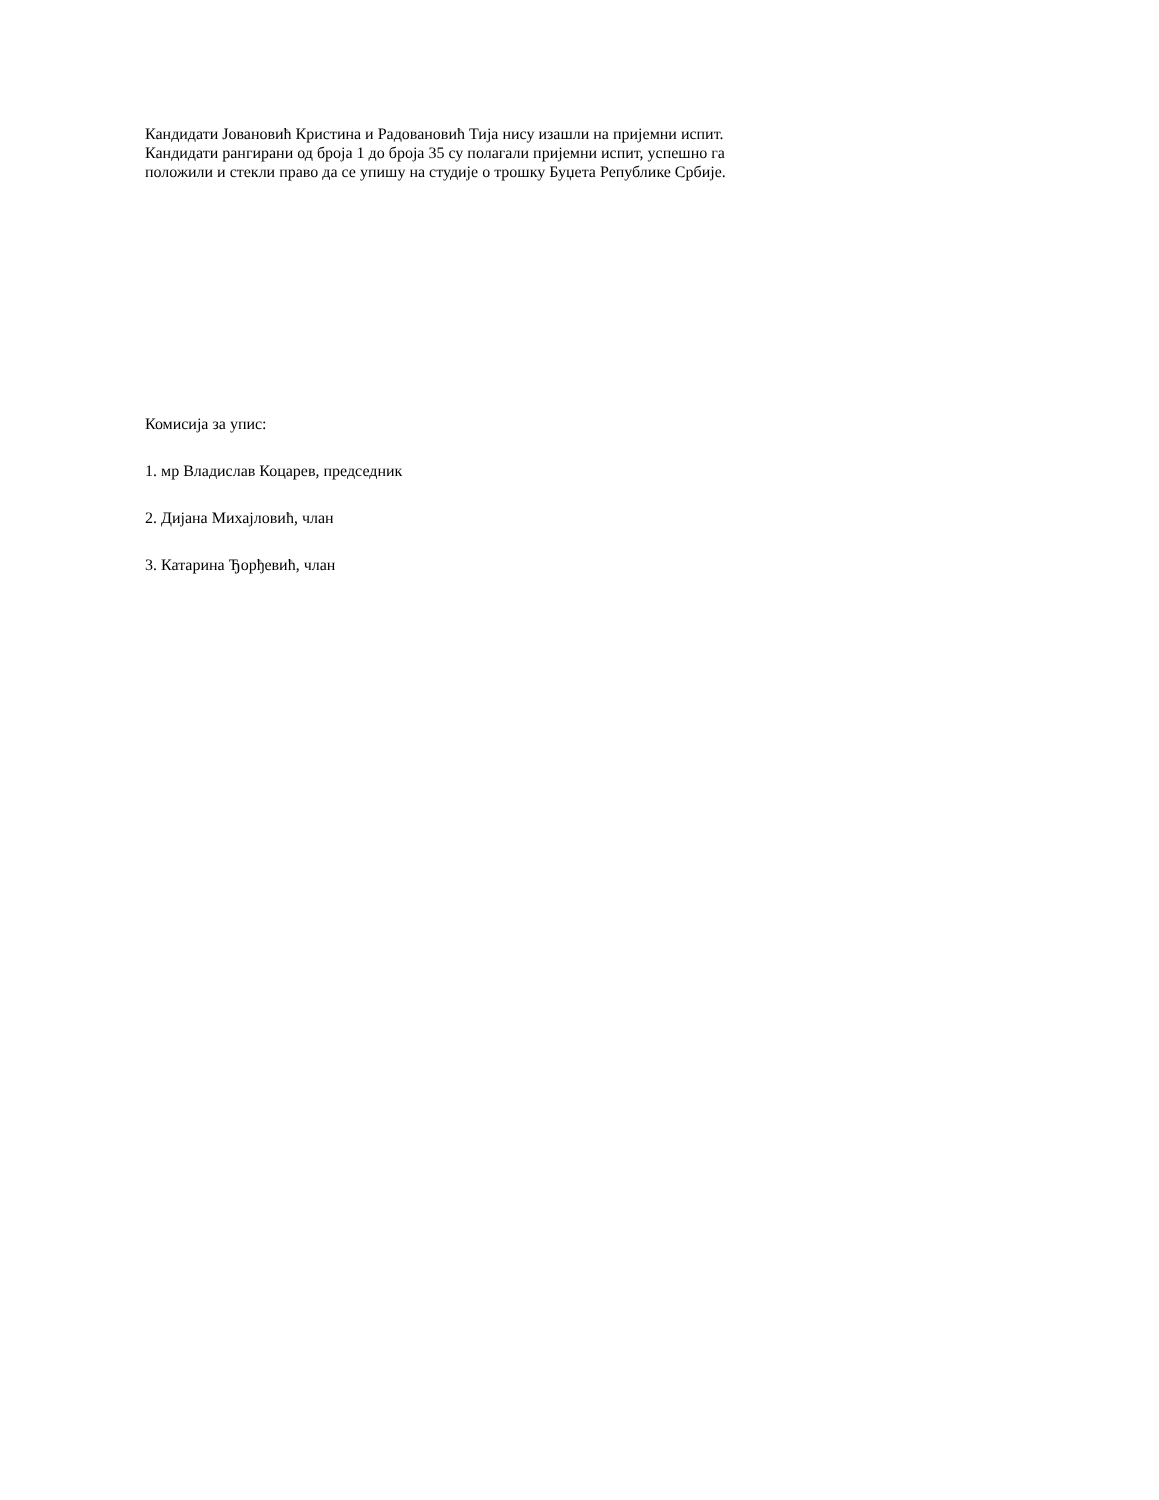Кандидати Јовановић Кристина и Радовановић Тија нису изашли на пријемни испит.
Кандидати рангирани од броја 1 до броја 35 су полагали пријемни испит, успешно га
положили и стекли право да се упишу на студије о трошку Буџета Републике Србије.
Комисија за упис:
1. мр Владислав Коцарев, председник
2. Дијана Михајловић, члан
3. Катарина Ђорђевић, члан